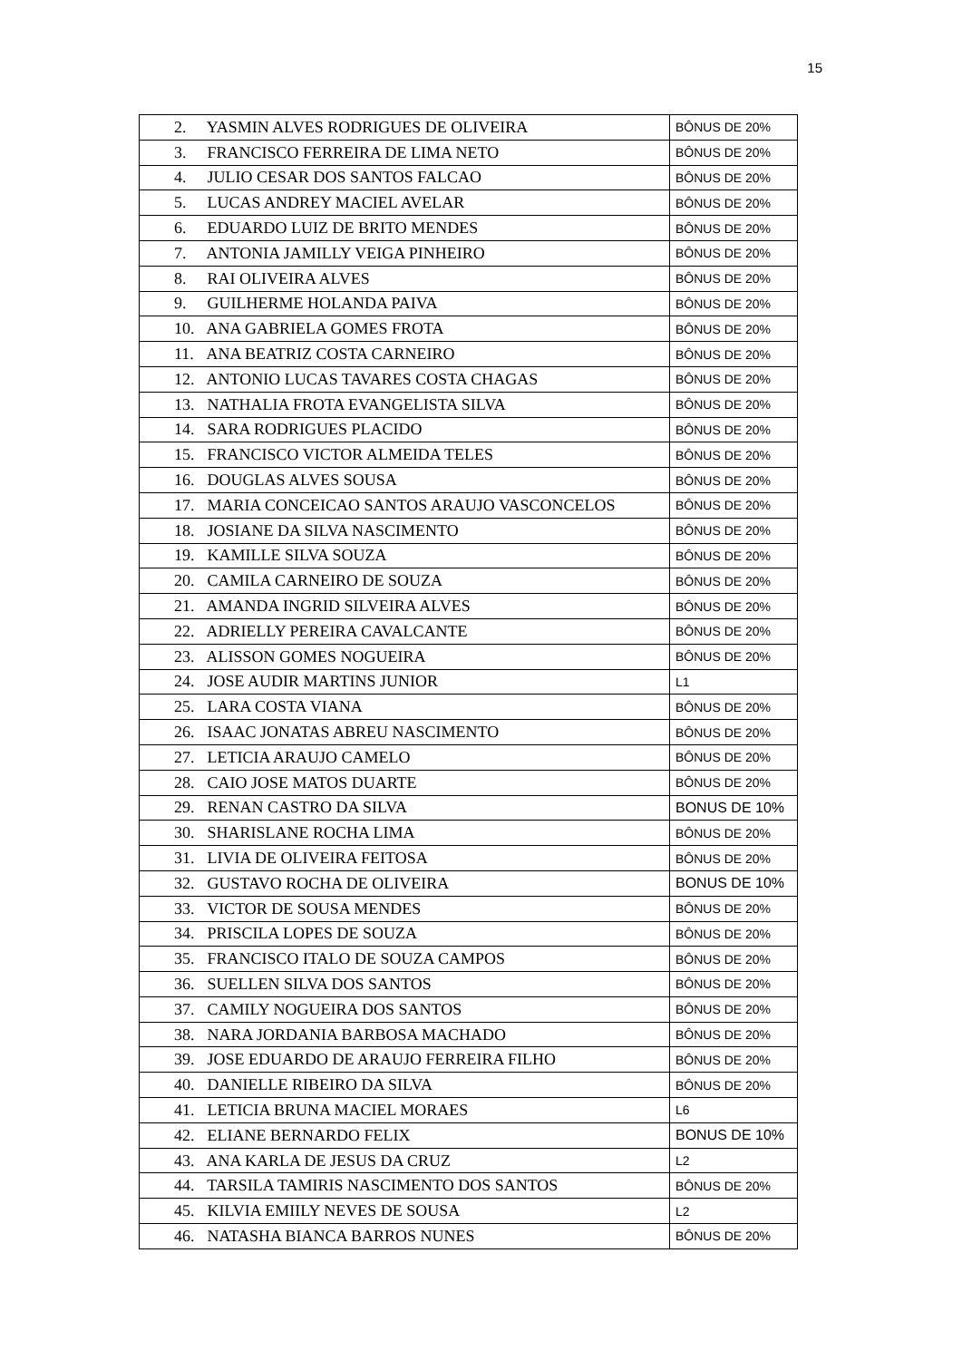15
| 2. YASMIN ALVES RODRIGUES DE OLIVEIRA | BÔNUS DE 20% |
| 3. FRANCISCO FERREIRA DE LIMA NETO | BÔNUS DE 20% |
| 4. JULIO CESAR DOS SANTOS FALCAO | BÔNUS DE 20% |
| 5. LUCAS ANDREY MACIEL AVELAR | BÔNUS DE 20% |
| 6. EDUARDO LUIZ DE BRITO MENDES | BÔNUS DE 20% |
| 7. ANTONIA JAMILLY VEIGA PINHEIRO | BÔNUS DE 20% |
| 8. RAI OLIVEIRA ALVES | BÔNUS DE 20% |
| 9. GUILHERME HOLANDA PAIVA | BÔNUS DE 20% |
| 10. ANA GABRIELA GOMES FROTA | BÔNUS DE 20% |
| 11. ANA BEATRIZ COSTA CARNEIRO | BÔNUS DE 20% |
| 12. ANTONIO LUCAS TAVARES COSTA CHAGAS | BÔNUS DE 20% |
| 13. NATHALIA FROTA EVANGELISTA SILVA | BÔNUS DE 20% |
| 14. SARA RODRIGUES PLACIDO | BÔNUS DE 20% |
| 15. FRANCISCO VICTOR ALMEIDA TELES | BÔNUS DE 20% |
| 16. DOUGLAS ALVES SOUSA | BÔNUS DE 20% |
| 17. MARIA CONCEICAO SANTOS ARAUJO VASCONCELOS | BÔNUS DE 20% |
| 18. JOSIANE DA SILVA NASCIMENTO | BÔNUS DE 20% |
| 19. KAMILLE SILVA SOUZA | BÔNUS DE 20% |
| 20. CAMILA CARNEIRO DE SOUZA | BÔNUS DE 20% |
| 21. AMANDA INGRID SILVEIRA ALVES | BÔNUS DE 20% |
| 22. ADRIELLY PEREIRA CAVALCANTE | BÔNUS DE 20% |
| 23. ALISSON GOMES NOGUEIRA | BÔNUS DE 20% |
| 24. JOSE AUDIR MARTINS JUNIOR | L1 |
| 25. LARA COSTA VIANA | BÔNUS DE 20% |
| 26. ISAAC JONATAS ABREU NASCIMENTO | BÔNUS DE 20% |
| 27. LETICIA ARAUJO CAMELO | BÔNUS DE 20% |
| 28. CAIO JOSE MATOS DUARTE | BÔNUS DE 20% |
| 29. RENAN CASTRO DA SILVA | BONUS DE 10% |
| 30. SHARISLANE ROCHA LIMA | BÔNUS DE 20% |
| 31. LIVIA DE OLIVEIRA FEITOSA | BÔNUS DE 20% |
| 32. GUSTAVO ROCHA DE OLIVEIRA | BONUS DE 10% |
| 33. VICTOR DE SOUSA MENDES | BÔNUS DE 20% |
| 34. PRISCILA LOPES DE SOUZA | BÔNUS DE 20% |
| 35. FRANCISCO ITALO DE SOUZA CAMPOS | BÔNUS DE 20% |
| 36. SUELLEN SILVA DOS SANTOS | BÔNUS DE 20% |
| 37. CAMILY NOGUEIRA DOS SANTOS | BÔNUS DE 20% |
| 38. NARA JORDANIA BARBOSA MACHADO | BÔNUS DE 20% |
| 39. JOSE EDUARDO DE ARAUJO FERREIRA FILHO | BÔNUS DE 20% |
| 40. DANIELLE RIBEIRO DA SILVA | BÔNUS DE 20% |
| 41. LETICIA BRUNA MACIEL MORAES | L6 |
| 42. ELIANE BERNARDO FELIX | BONUS DE 10% |
| 43. ANA KARLA DE JESUS DA CRUZ | L2 |
| 44. TARSILA TAMIRIS NASCIMENTO DOS SANTOS | BÔNUS DE 20% |
| 45. KILVIA EMIILY NEVES DE SOUSA | L2 |
| 46. NATASHA BIANCA BARROS NUNES | BÔNUS DE 20% |